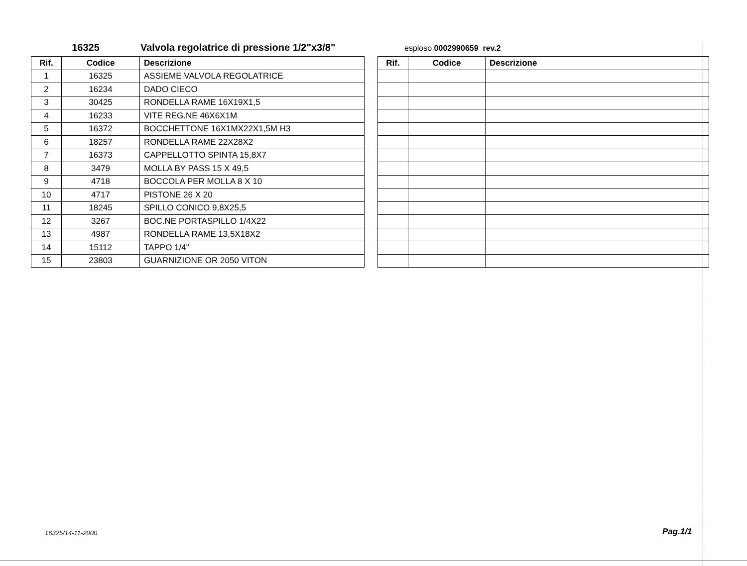16325 Valvola regolatrice di pressione 1/2"x3/8" esploso 0002990659 rev.2
| Rif. | Codice | Descrizione |
| --- | --- | --- |
| 1 | 16325 | ASSIEME VALVOLA REGOLATRICE |
| 2 | 16234 | DADO CIECO |
| 3 | 30425 | RONDELLA RAME 16X19X1,5 |
| 4 | 16233 | VITE REG.NE 46X6X1M |
| 5 | 16372 | BOCCHETTONE 16X1MX22X1,5M H3 |
| 6 | 18257 | RONDELLA RAME 22X28X2 |
| 7 | 16373 | CAPPELLOTTO SPINTA 15,8X7 |
| 8 | 3479 | MOLLA BY PASS 15 X 49,5 |
| 9 | 4718 | BOCCOLA PER MOLLA 8 X 10 |
| 10 | 4717 | PISTONE 26 X 20 |
| 11 | 18245 | SPILLO CONICO 9,8X25,5 |
| 12 | 3267 | BOC.NE PORTASPILLO 1/4X22 |
| 13 | 4987 | RONDELLA RAME 13,5X18X2 |
| 14 | 15112 | TAPPO 1/4" |
| 15 | 23803 | GUARNIZIONE OR 2050 VITON |
| Rif. | Codice | Descrizione |
| --- | --- | --- |
16325/14-11-2000 Pag.1/1